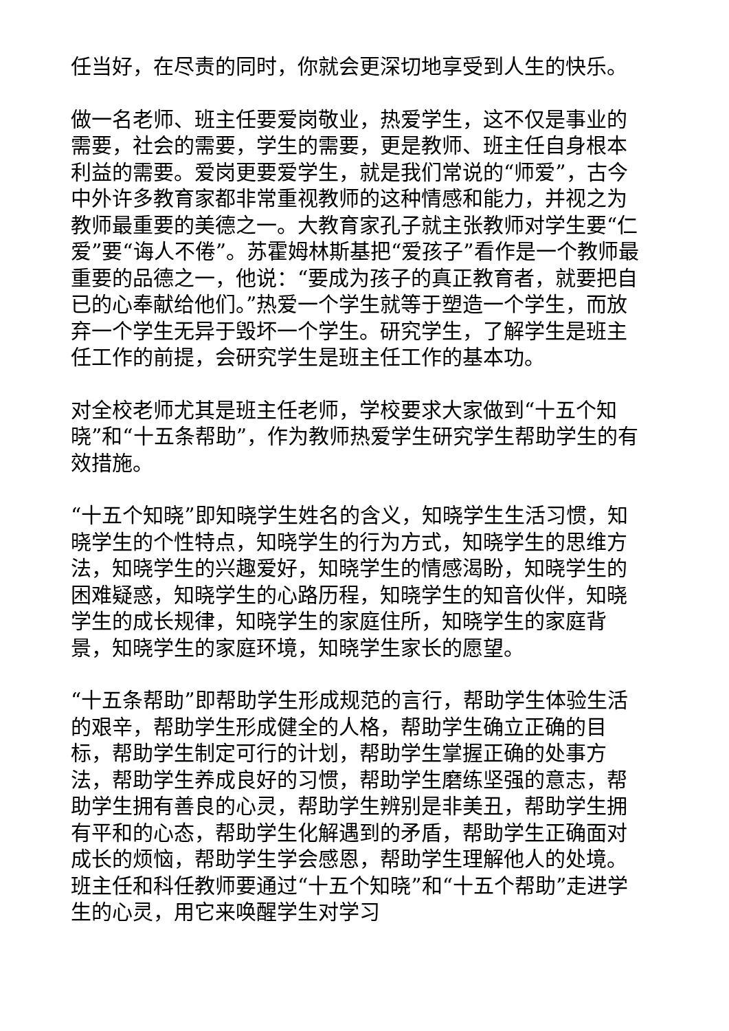任当好，在尽责的同时，你就会更深切地享受到人生的快乐。
做一名老师、班主任要爱岗敬业，热爱学生，这不仅是事业的需要，社会的需要，学生的需要，更是教师、班主任自身根本利益的需要。爱岗更要爱学生，就是我们常说的“师爱”，古今中外许多教育家都非常重视教师的这种情感和能力，并视之为教师最重要的美德之一。大教育家孔子就主张教师对学生要“仁爱”要“诲人不倦”。苏霍姆林斯基把“爱孩子”看作是一个教师最重要的品德之一，他说：“要成为孩子的真正教育者，就要把自已的心奉献给他们。”热爱一个学生就等于塑造一个学生，而放弃一个学生无异于毁坏一个学生。研究学生，了解学生是班主任工作的前提，会研究学生是班主任工作的基本功。
对全校老师尤其是班主任老师，学校要求大家做到“十五个知晓”和“十五条帮助”，作为教师热爱学生研究学生帮助学生的有效措施。
“十五个知晓”即知晓学生姓名的含义，知晓学生生活习惯，知晓学生的个性特点，知晓学生的行为方式，知晓学生的思维方法，知晓学生的兴趣爱好，知晓学生的情感渴盼，知晓学生的困难疑惑，知晓学生的心路历程，知晓学生的知音伙伴，知晓学生的成长规律，知晓学生的家庭住所，知晓学生的家庭背景，知晓学生的家庭环境，知晓学生家长的愿望。
“十五条帮助”即帮助学生形成规范的言行，帮助学生体验生活的艰辛，帮助学生形成健全的人格，帮助学生确立正确的目标，帮助学生制定可行的计划，帮助学生掌握正确的处事方法，帮助学生养成良好的习惯，帮助学生磨练坚强的意志，帮助学生拥有善良的心灵，帮助学生辨别是非美丑，帮助学生拥有平和的心态，帮助学生化解遇到的矛盾，帮助学生正确面对成长的烦恼，帮助学生学会感恩，帮助学生理解他人的处境。班主任和科任教师要通过“十五个知晓”和“十五个帮助”走进学生的心灵，用它来唤醒学生对学习